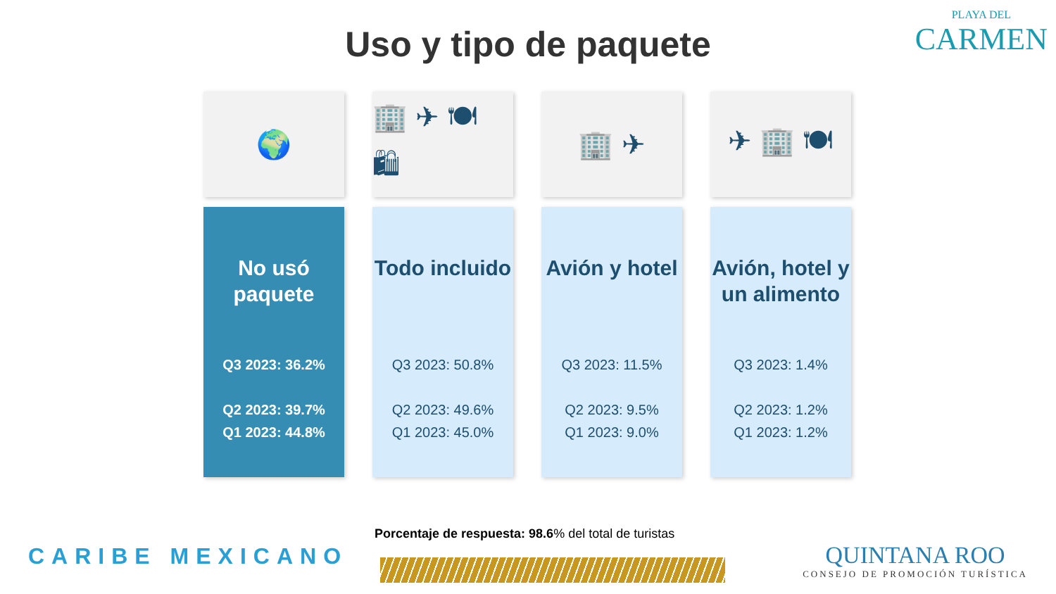Uso y tipo de paquete
PLAYA DEL
CARMEN
🌍
No usó paquete
Q3 2023: 36.2%
Q2 2023: 39.7%
Q1 2023: 44.8%
🏢 ✈ 🍽 🛍
Todo incluido
Q3 2023: 50.8%
Q2 2023: 49.6%
Q1 2023: 45.0%
🏢 ✈
Avión y hotel
Q3 2023: 11.5%
Q2 2023: 9.5%
Q1 2023: 9.0%
✈ 🏢 🍽
Avión, hotel y un alimento
Q3 2023: 1.4%
Q2 2023: 1.2%
Q1 2023: 1.2%
Porcentaje de respuesta: 98.6% del total de turistas
CARIBE MEXICANO
QUINTANA ROO
CONSEJO DE PROMOCIÓN TURÍSTICA